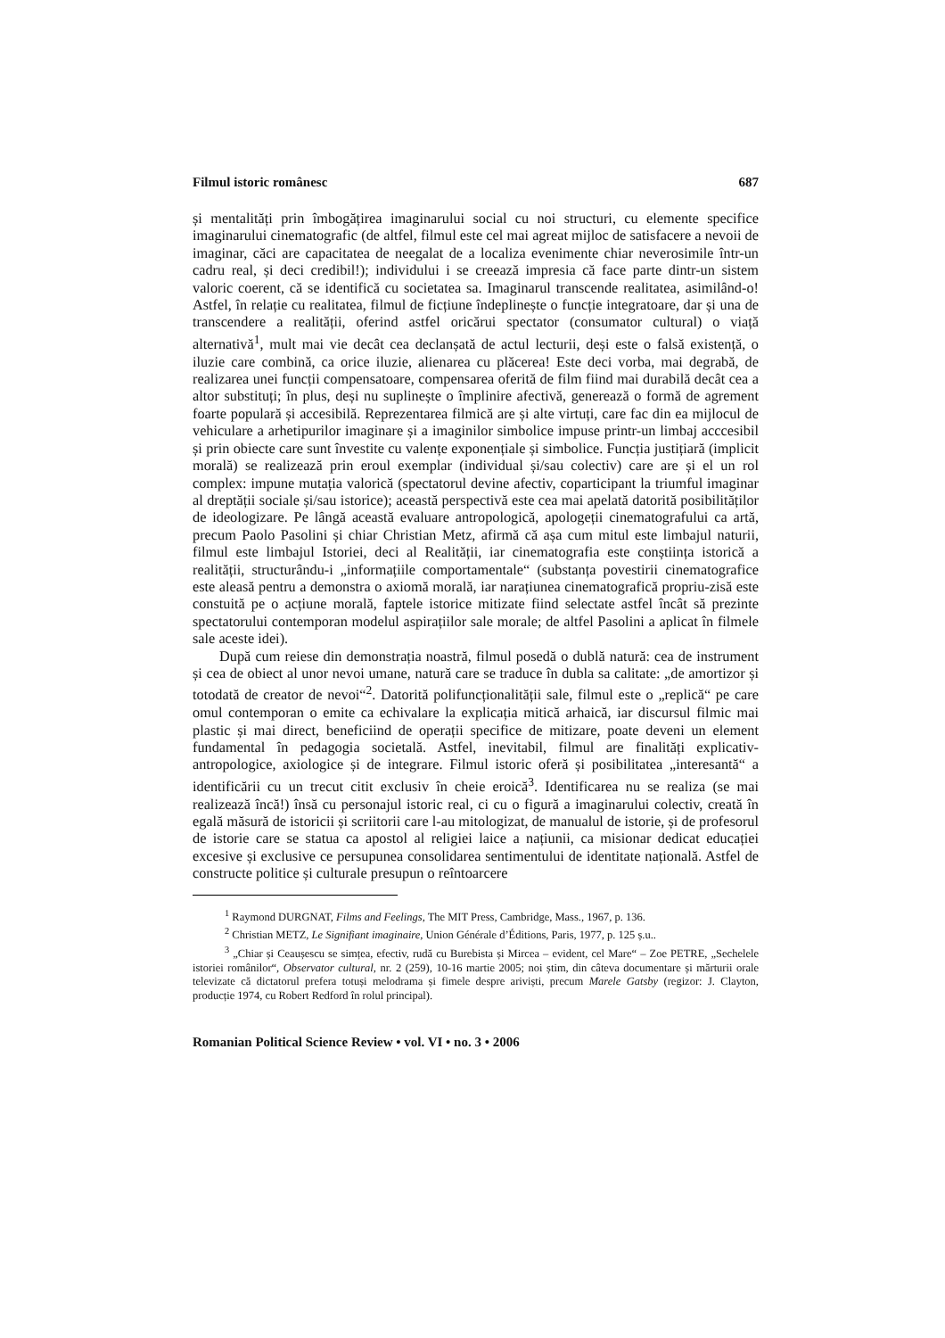Filmul istoric românesc 687
și mentalități prin îmbogățirea imaginarului social cu noi structuri, cu elemente specifice imaginarului cinematografic (de altfel, filmul este cel mai agreat mijloc de satisfacere a nevoii de imaginar, căci are capacitatea de neegalat de a localiza evenimente chiar neverosimile într-un cadru real, și deci credibil!); individului i se creează impresia că face parte dintr-un sistem valoric coerent, că se identifică cu societatea sa. Imaginarul transcende realitatea, asimilând-o! Astfel, în relație cu realitatea, filmul de ficțiune îndeplinește o funcție integratoare, dar și una de transcendere a realității, oferind astfel oricărui spectator (consumator cultural) o viață alternativă<sup>1</sup>, mult mai vie decât cea declanșată de actul lecturii, deși este o falsă existență, o iluzie care combină, ca orice iluzie, alienarea cu plăcerea! Este deci vorba, mai degrabă, de realizarea unei funcții compensatoare, compensarea oferită de film fiind mai durabilă decât cea a altor substituți; în plus, deși nu suplinește o împlinire afectivă, generează o formă de agrement foarte populară și accesibilă. Reprezentarea filmică are și alte virtuți, care fac din ea mijlocul de vehiculare a arhetipurilor imaginare și a imaginilor simbolice impuse printr-un limbaj acccesibil și prin obiecte care sunt învestite cu valențe exponențiale și simbolice. Funcția justițiară (implicit morală) se realizează prin eroul exemplar (individual și/sau colectiv) care are și el un rol complex: impune mutația valorică (spectatorul devine afectiv, coparticipant la triumful imaginar al dreptății sociale și/sau istorice); această perspectivă este cea mai apelată datorită posibilităților de ideologizare. Pe lângă această evaluare antropologică, apologeții cinematografului ca artă, precum Paolo Pasolini și chiar Christian Metz, afirmă că așa cum mitul este limbajul naturii, filmul este limbajul Istoriei, deci al Realității, iar cinematografia este conștiința istorică a realității, structurându-i „informațiile comportamentale“ (substanța povestirii cinematografice este aleasă pentru a demonstra o axiomă morală, iar narațiunea cinematografică propriu-zisă este constuită pe o acțiune morală, faptele istorice mitizate fiind selectate astfel încât să prezinte spectatorului contemporan modelul aspirațiilor sale morale; de altfel Pasolini a aplicat în filmele sale aceste idei).
După cum reiese din demonstrația noastră, filmul posedă o dublă natură: cea de instrument și cea de obiect al unor nevoi umane, natură care se traduce în dubla sa calitate: „de amortizor și totodată de creator de nevoi“<sup>2</sup>. Datorită polifuncționalității sale, filmul este o „replică“ pe care omul contemporan o emite ca echivalare la explicația mitică arhaică, iar discursul filmic mai plastic și mai direct, beneficiind de operații specifice de mitizare, poate deveni un element fundamental în pedagogia societală. Astfel, inevitabil, filmul are finalități explicativ-antropologice, axiologice și de integrare. Filmul istoric oferă și posibilitatea „interesantă“ a identificării cu un trecut citit exclusiv în cheie eroică<sup>3</sup>. Identificarea nu se realiza (se mai realizează încă!) însă cu personajul istoric real, ci cu o figură a imaginarului colectiv, creată în egală măsură de istoricii și scriitorii care l-au mitologizat, de manualul de istorie, și de profesorul de istorie care se statua ca apostol al religiei laice a națiunii, ca misionar dedicat educației excesive și exclusive ce persupunea consolidarea sentimentului de identitate națională. Astfel de constructe politice și culturale presupun o reîntoarcere
<sup>1</sup> Raymond DURGNAT, Films and Feelings, The MIT Press, Cambridge, Mass., 1967, p. 136.
<sup>2</sup> Christian METZ, Le Signifiant imaginaire, Union Générale d’Éditions, Paris, 1977, p. 125 ș.u..
<sup>3</sup> „Chiar și Ceaușescu se simțea, efectiv, rudă cu Burebista și Mircea – evident, cel Mare“ – Zoe PETRE, „Sechelele istoriei românilor“, Observator cultural, nr. 2 (259), 10-16 martie 2005; noi știm, din câteva documentare și mărturii orale televizate că dictatorul prefera totuși melodrama și fimele despre ariviști, precum Marele Gatsby (regizor: J. Clayton, producție 1974, cu Robert Redford în rolul principal).
Romanian Political Science Review • vol. VI • no. 3 • 2006